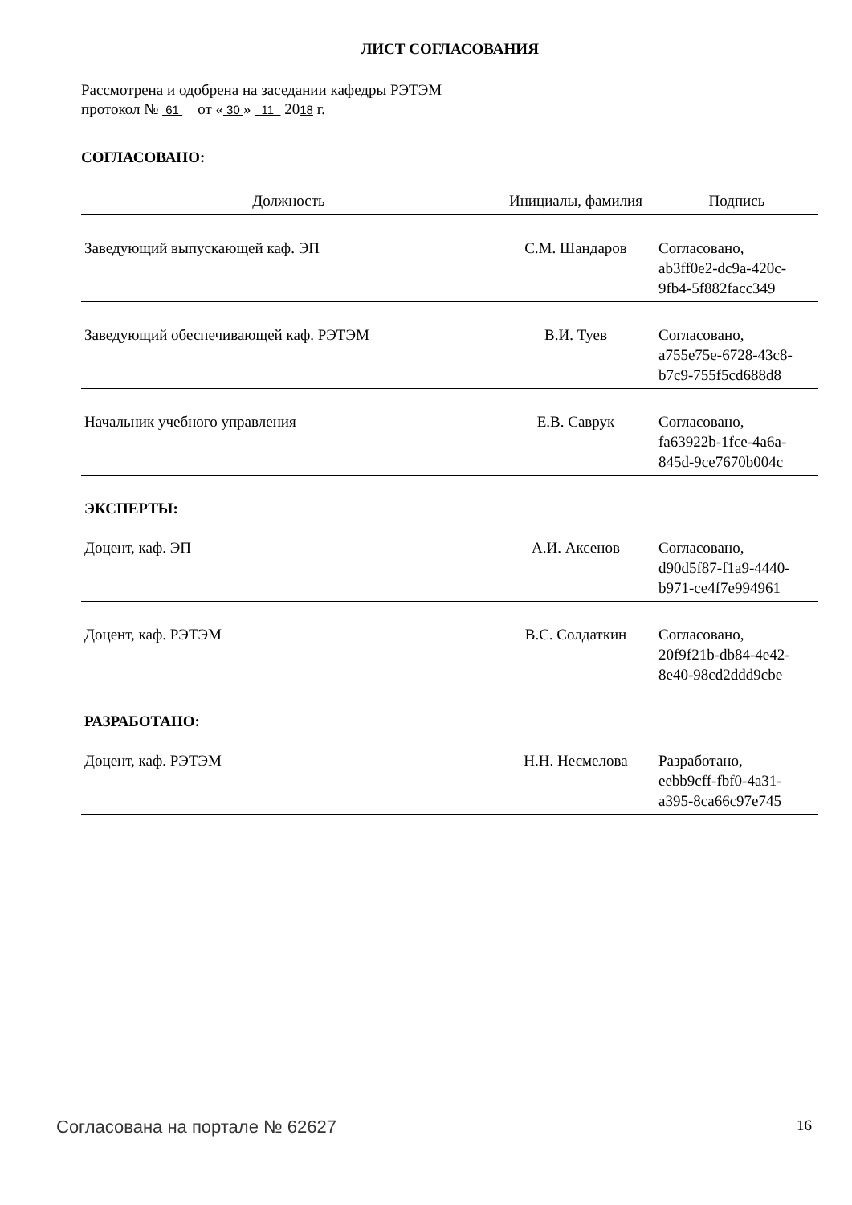ЛИСТ СОГЛАСОВАНИЯ
Рассмотрена и одобрена на заседании кафедры РЭТЭМ
протокол № 61 от « 30 » 11 2018 г.
СОГЛАСОВАНО:
| Должность | Инициалы, фамилия | Подпись |
| --- | --- | --- |
| Заведующий выпускающей каф. ЭП | С.М. Шандаров | Согласовано, ab3ff0e2-dc9a-420c- 9fb4-5f882facc349 |
| Заведующий обеспечивающей каф. РЭТЭМ | В.И. Туев | Согласовано, a755e75e-6728-43c8- b7c9-755f5cd688d8 |
| Начальник учебного управления | Е.В. Саврук | Согласовано, fa63922b-1fce-4a6a- 845d-9ce7670b004c |
| ЭКСПЕРТЫ: | | |
| Доцент, каф. ЭП | А.И. Аксенов | Согласовано, d90d5f87-f1a9-4440- b971-ce4f7e994961 |
| Доцент, каф. РЭТЭМ | В.С. Солдаткин | Согласовано, 20f9f21b-db84-4e42- 8e40-98cd2ddd9cbe |
| РАЗРАБОТАНО: | | |
| Доцент, каф. РЭТЭМ | Н.Н. Несмелова | Разработано, eebb9cff-fbf0-4a31- a395-8ca66c97e745 |
Согласована на портале № 62627 16